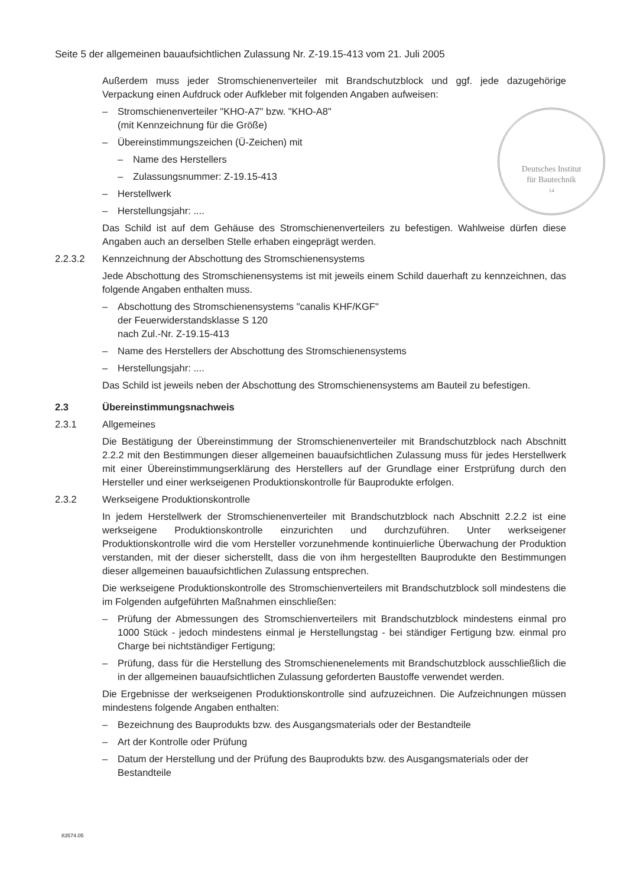Seite 5 der allgemeinen bauaufsichtlichen Zulassung Nr. Z-19.15-413 vom 21. Juli 2005
Deutsches Institut
für Bautechnik
14
Außerdem muss jeder Stromschienenverteiler mit Brandschutzblock und ggf. jede dazugehörige Verpackung einen Aufdruck oder Aufkleber mit folgenden Angaben aufweisen:
– Stromschienenverteiler "KHO-A7" bzw. "KHO-A8"
(mit Kennzeichnung für die Größe)
– Übereinstimmungszeichen (Ü-Zeichen) mit
– Name des Herstellers
– Zulassungsnummer: Z-19.15-413
– Herstellwerk
– Herstellungsjahr: ....
Das Schild ist auf dem Gehäuse des Stromschienenverteilers zu befestigen. Wahlweise dürfen diese Angaben auch an derselben Stelle erhaben eingeprägt werden.
2.2.3.2 Kennzeichnung der Abschottung des Stromschienensystems
Jede Abschottung des Stromschienensystems ist mit jeweils einem Schild dauerhaft zu kennzeichnen, das folgende Angaben enthalten muss.
– Abschottung des Stromschienensystems "canalis KHF/KGF"
der Feuerwiderstandsklasse S 120
nach Zul.-Nr. Z-19.15-413
– Name des Herstellers der Abschottung des Stromschienensystems
– Herstellungsjahr: ....
Das Schild ist jeweils neben der Abschottung des Stromschienensystems am Bauteil zu befestigen.
2.3 Übereinstimmungsnachweis
2.3.1 Allgemeines
Die Bestätigung der Übereinstimmung der Stromschienenverteiler mit Brandschutzblock nach Abschnitt 2.2.2 mit den Bestimmungen dieser allgemeinen bauaufsichtlichen Zulassung muss für jedes Herstellwerk mit einer Übereinstimmungserklärung des Herstellers auf der Grundlage einer Erstprüfung durch den Hersteller und einer werkseigenen Produktionskontrolle für Bauprodukte erfolgen.
2.3.2 Werkseigene Produktionskontrolle
In jedem Herstellwerk der Stromschienenverteiler mit Brandschutzblock nach Abschnitt 2.2.2 ist eine werkseigene Produktionskontrolle einzurichten und durchzuführen. Unter werkseigener Produktionskontrolle wird die vom Hersteller vorzunehmende kontinuierliche Überwachung der Produktion verstanden, mit der dieser sicherstellt, dass die von ihm hergestellten Bauprodukte den Bestimmungen dieser allgemeinen bauaufsichtlichen Zulassung entsprechen.
Die werkseigene Produktionskontrolle des Stromschienverteilers mit Brandschutzblock soll mindestens die im Folgenden aufgeführten Maßnahmen einschließen:
– Prüfung der Abmessungen des Stromschienverteilers mit Brandschutzblock mindestens einmal pro 1000 Stück - jedoch mindestens einmal je Herstellungstag - bei ständiger Fertigung bzw. einmal pro Charge bei nichtständiger Fertigung;
– Prüfung, dass für die Herstellung des Stromschienenelements mit Brandschutzblock ausschließlich die in der allgemeinen bauaufsichtlichen Zulassung geforderten Baustoffe verwendet werden.
Die Ergebnisse der werkseigenen Produktionskontrolle sind aufzuzeichnen. Die Aufzeichnungen müssen mindestens folgende Angaben enthalten:
– Bezeichnung des Bauprodukts bzw. des Ausgangsmaterials oder der Bestandteile
– Art der Kontrolle oder Prüfung
– Datum der Herstellung und der Prüfung des Bauprodukts bzw. des Ausgangsmaterials oder der Bestandteile
83574.05